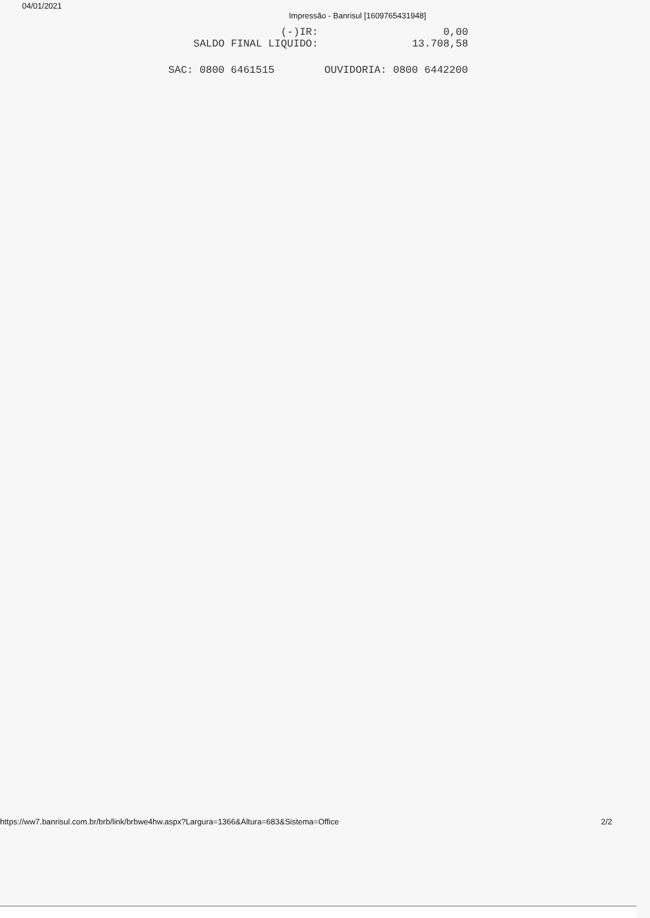04/01/2021 Impressão - Banrisul [1609765431948]
(-)IR: 0,00
SALDO FINAL LIQUIDO: 13.708,58
SAC: 0800 6461515 OUVIDORIA: 0800 6442200
https://ww7.banrisul.com.br/brb/link/brbwe4hw.aspx?Largura=1366&Altura=683&Sistema=Office 2/2